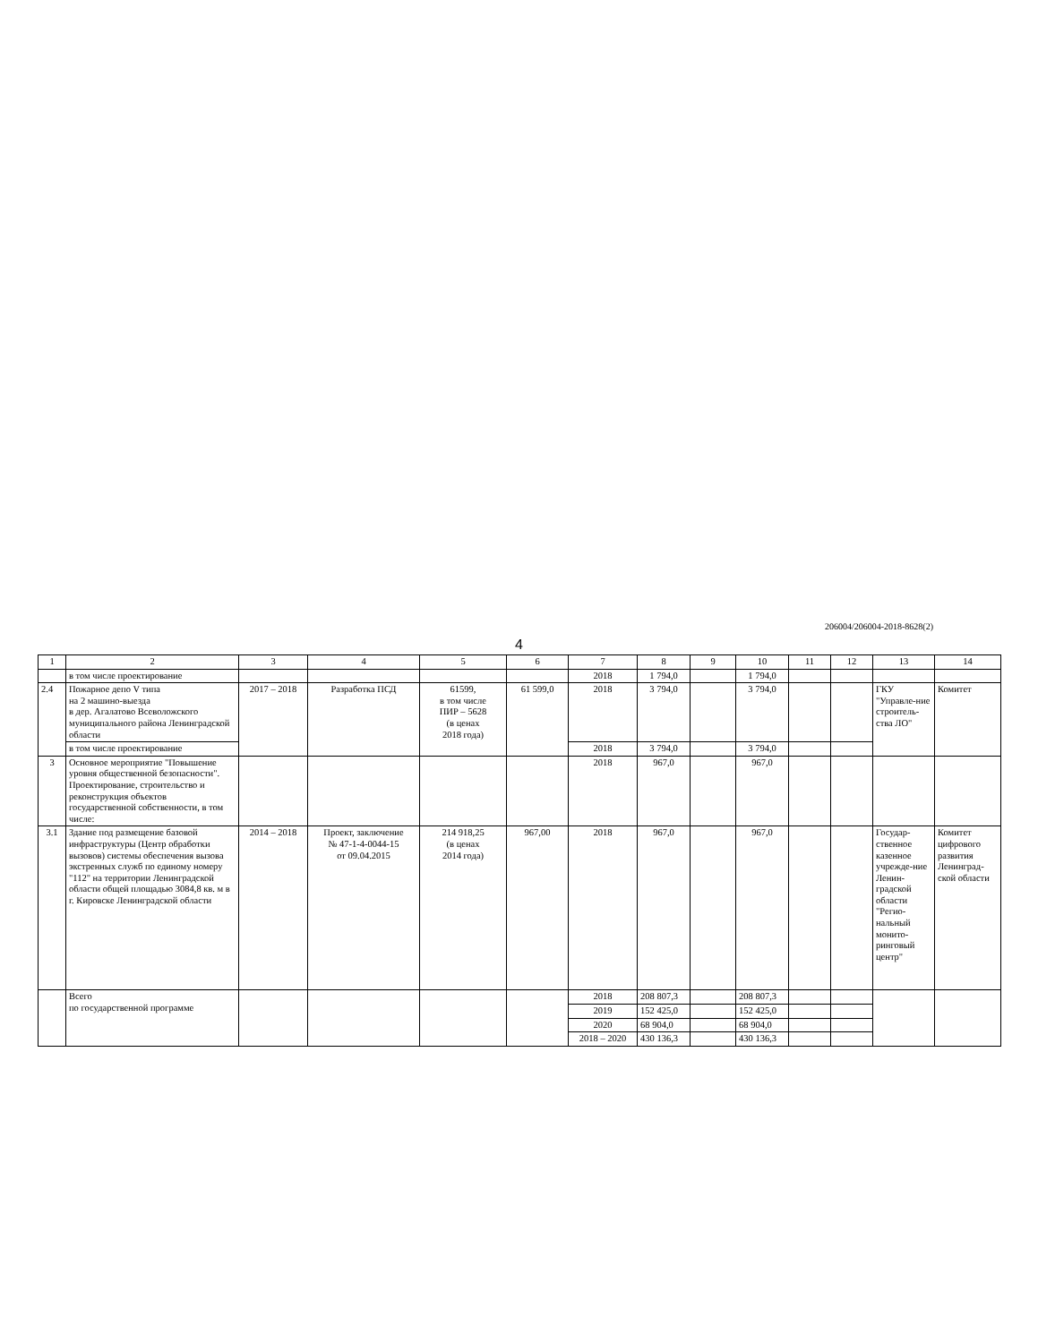206004/206004-2018-8628(2)
4
| 1 | 2 | 3 | 4 | 5 | 6 | 7 | 8 | 9 | 10 | 11 | 12 | 13 | 14 |
| --- | --- | --- | --- | --- | --- | --- | --- | --- | --- | --- | --- | --- | --- |
| | в том числе проектирование | | | | | 2018 | 1 794,0 | | 1 794,0 | | | | |
| 2.4 | Пожарное депо V типа на 2 машино-выезда в дер. Агалатово Всеволожского муниципального района Ленинградской области | 2017 – 2018 | Разработка ПСД | 61599, в том числе ПИР – 5628 (в ценах 2018 года) | 61 599,0 | 2018 | 3 794,0 | | 3 794,0 | | | ГКУ "Управле-ние строитель-ства ЛО" | Комитет |
| | в том числе проектирование | | | | | 2018 | 3 794,0 | | 3 794,0 | | | | |
| 3 | Основное мероприятие "Повышение уровня общественной безопасности". Проектирование, строительство и реконструкция объектов государственной собственности, в том числе: | | | | | 2018 | 967,0 | | 967,0 | | | | |
| 3.1 | Здание под размещение базовой инфраструктуры (Центр обработки вызовов) системы обеспечения вызова экстренных служб по единому номеру "112" на территории Ленинградской области общей площадью 3084,8 кв. м в г. Кировске Ленинградской области | 2014 – 2018 | Проект, заключение № 47-1-4-0044-15 от 09.04.2015 | 214 918,25 (в ценах 2014 года) | 967,00 | 2018 | 967,0 | | 967,0 | | | Государ-ственное казенное учрежде-ние Ленин-градской области "Регио-нальный монито-ринговый центр" | Комитет цифрового развития Ленинград-ской области |
| | Всего по государственной программе | | | | | 2018 | 208 807,3 | | 208 807,3 | | | | |
| | | | | | | 2019 | 152 425,0 | | 152 425,0 | | | | |
| | | | | | | 2020 | 68 904,0 | | 68 904,0 | | | | |
| | | | | | | 2018 – 2020 | 430 136,3 | | 430 136,3 | | | | |